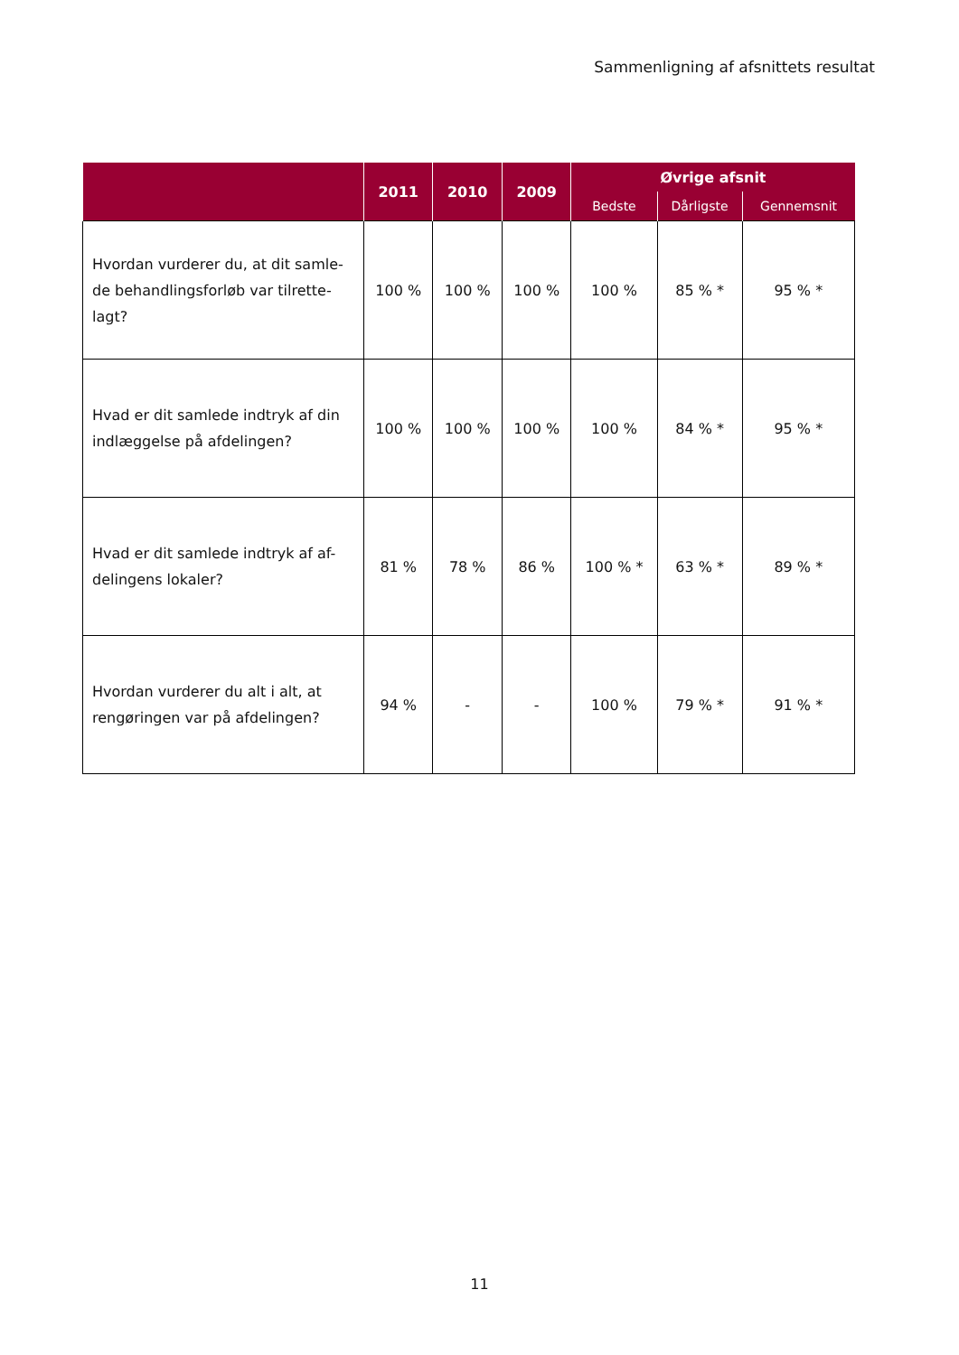Sammenligning af afsnittets resultat
| | 2011 | 2010 | 2009 | Øvrige afsnit | | |
| --- | --- | --- | --- | --- | --- | --- |
| | | | | Bedste | Dårligste | Gennemsnit |
| Hvordan vurderer du, at dit samle-de behandlingsforløb var tilrette-lagt? | 100 % | 100 % | 100 % | 100 % | 85 % * | 95 % * |
| Hvad er dit samlede indtryk af din indlæggelse på afdelingen? | 100 % | 100 % | 100 % | 100 % | 84 % * | 95 % * |
| Hvad er dit samlede indtryk af af-delingens lokaler? | 81 % | 78 % | 86 % | 100 % * | 63 % * | 89 % * |
| Hvordan vurderer du alt i alt, at rengøringen var på afdelingen? | 94 % | - | - | 100 % | 79 % * | 91 % * |
11